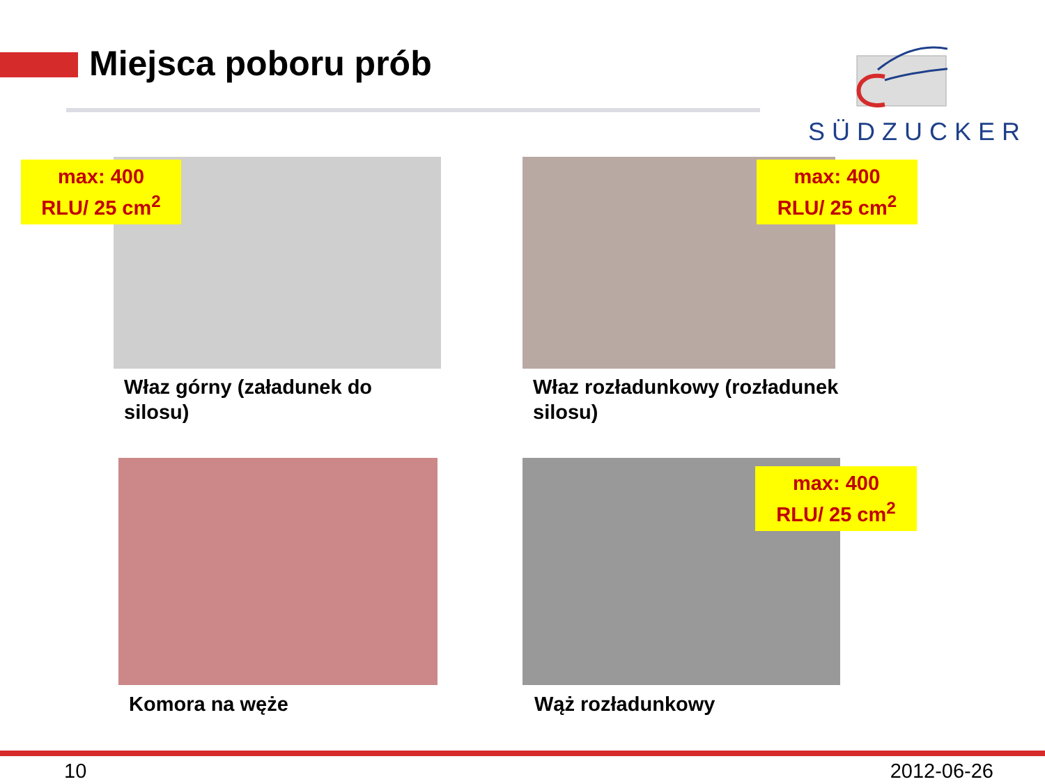Miejsca poboru prób SÜDZUCKER
max: 400
RLU/ 25 cm<sup>2</sup>
Właz górny (załadunek do
silosu)
max: 400
RLU/ 25 cm<sup>2</sup>
Właz rozładunkowy (rozładunek
silosu)
Komora na węże
max: 400
RLU/ 25 cm<sup>2</sup>
Wąż rozładunkowy
10 2012-06-26